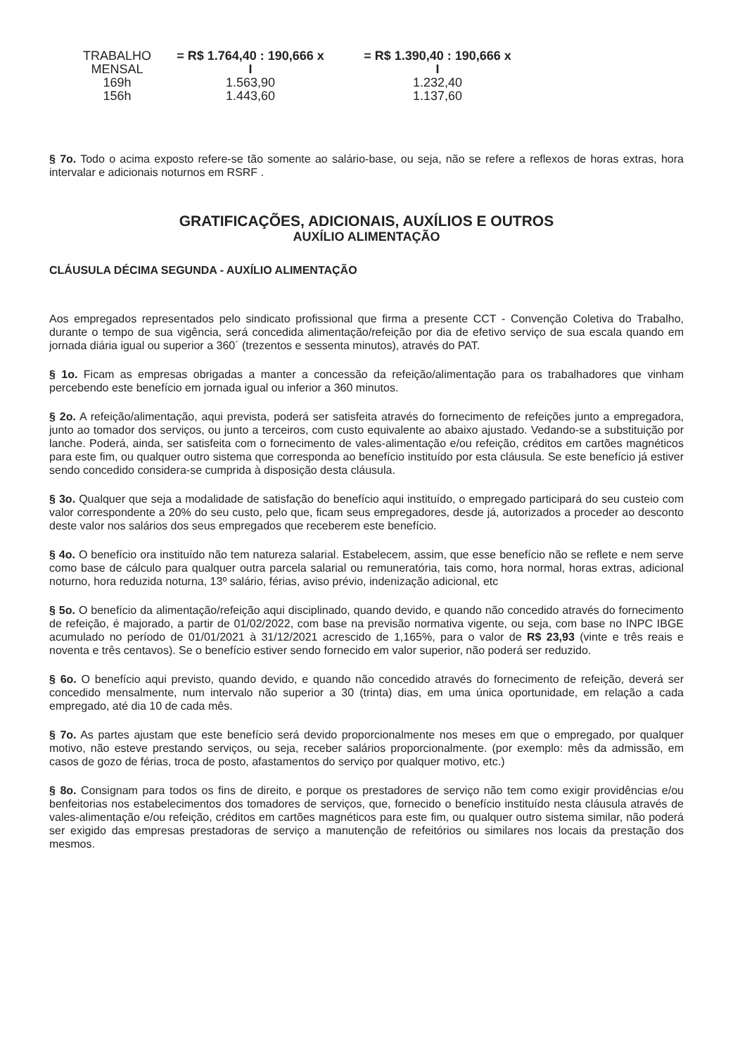| TRABALHO MENSAL | = R$ 1.764,40 : 190,666 x I | = R$ 1.390,40 : 190,666 x I |
| 169h | 1.563,90 | 1.232,40 |
| 156h | 1.443,60 | 1.137,60 |
§ 7o. Todo o acima exposto refere-se tão somente ao salário-base, ou seja, não se refere a reflexos de horas extras, hora intervalar e adicionais noturnos em RSRF .
GRATIFICAÇÕES, ADICIONAIS, AUXÍLIOS E OUTROS
AUXÍLIO ALIMENTAÇÃO
CLÁUSULA DÉCIMA SEGUNDA - AUXÍLIO ALIMENTAÇÃO
Aos empregados representados pelo sindicato profissional que firma a presente CCT - Convenção Coletiva do Trabalho, durante o tempo de sua vigência, será concedida alimentação/refeição por dia de efetivo serviço de sua escala quando em jornada diária igual ou superior a 360´ (trezentos e sessenta minutos), através do PAT.
§ 1o. Ficam as empresas obrigadas a manter a concessão da refeição/alimentação para os trabalhadores que vinham percebendo este benefício em jornada igual ou inferior a 360 minutos.
§ 2o. A refeição/alimentação, aqui prevista, poderá ser satisfeita através do fornecimento de refeições junto a empregadora, junto ao tomador dos serviços, ou junto a terceiros, com custo equivalente ao abaixo ajustado. Vedando-se a substituição por lanche. Poderá, ainda, ser satisfeita com o fornecimento de vales-alimentação e/ou refeição, créditos em cartões magnéticos para este fim, ou qualquer outro sistema que corresponda ao benefício instituído por esta cláusula. Se este benefício já estiver sendo concedido considera-se cumprida à disposição desta cláusula.
§ 3o. Qualquer que seja a modalidade de satisfação do benefício aqui instituído, o empregado participará do seu custeio com valor correspondente a 20% do seu custo, pelo que, ficam seus empregadores, desde já, autorizados a proceder ao desconto deste valor nos salários dos seus empregados que receberem este benefício.
§ 4o. O benefício ora instituído não tem natureza salarial. Estabelecem, assim, que esse benefício não se reflete e nem serve como base de cálculo para qualquer outra parcela salarial ou remuneratória, tais como, hora normal, horas extras, adicional noturno, hora reduzida noturna, 13º salário, férias, aviso prévio, indenização adicional, etc
§ 5o. O benefício da alimentação/refeição aqui disciplinado, quando devido, e quando não concedido através do fornecimento de refeição, é majorado, a partir de 01/02/2022, com base na previsão normativa vigente, ou seja, com base no INPC IBGE acumulado no período de 01/01/2021 à 31/12/2021 acrescido de 1,165%, para o valor de R$ 23,93 (vinte e três reais e noventa e três centavos). Se o benefício estiver sendo fornecido em valor superior, não poderá ser reduzido.
§ 6o. O benefício aqui previsto, quando devido, e quando não concedido através do fornecimento de refeição, deverá ser concedido mensalmente, num intervalo não superior a 30 (trinta) dias, em uma única oportunidade, em relação a cada empregado, até dia 10 de cada mês.
§ 7o. As partes ajustam que este benefício será devido proporcionalmente nos meses em que o empregado, por qualquer motivo, não esteve prestando serviços, ou seja, receber salários proporcionalmente. (por exemplo: mês da admissão, em casos de gozo de férias, troca de posto, afastamentos do serviço por qualquer motivo, etc.)
§ 8o. Consignam para todos os fins de direito, e porque os prestadores de serviço não tem como exigir providências e/ou benfeitorias nos estabelecimentos dos tomadores de serviços, que, fornecido o benefício instituído nesta cláusula através de vales-alimentação e/ou refeição, créditos em cartões magnéticos para este fim, ou qualquer outro sistema similar, não poderá ser exigido das empresas prestadoras de serviço a manutenção de refeitórios ou similares nos locais da prestação dos mesmos.